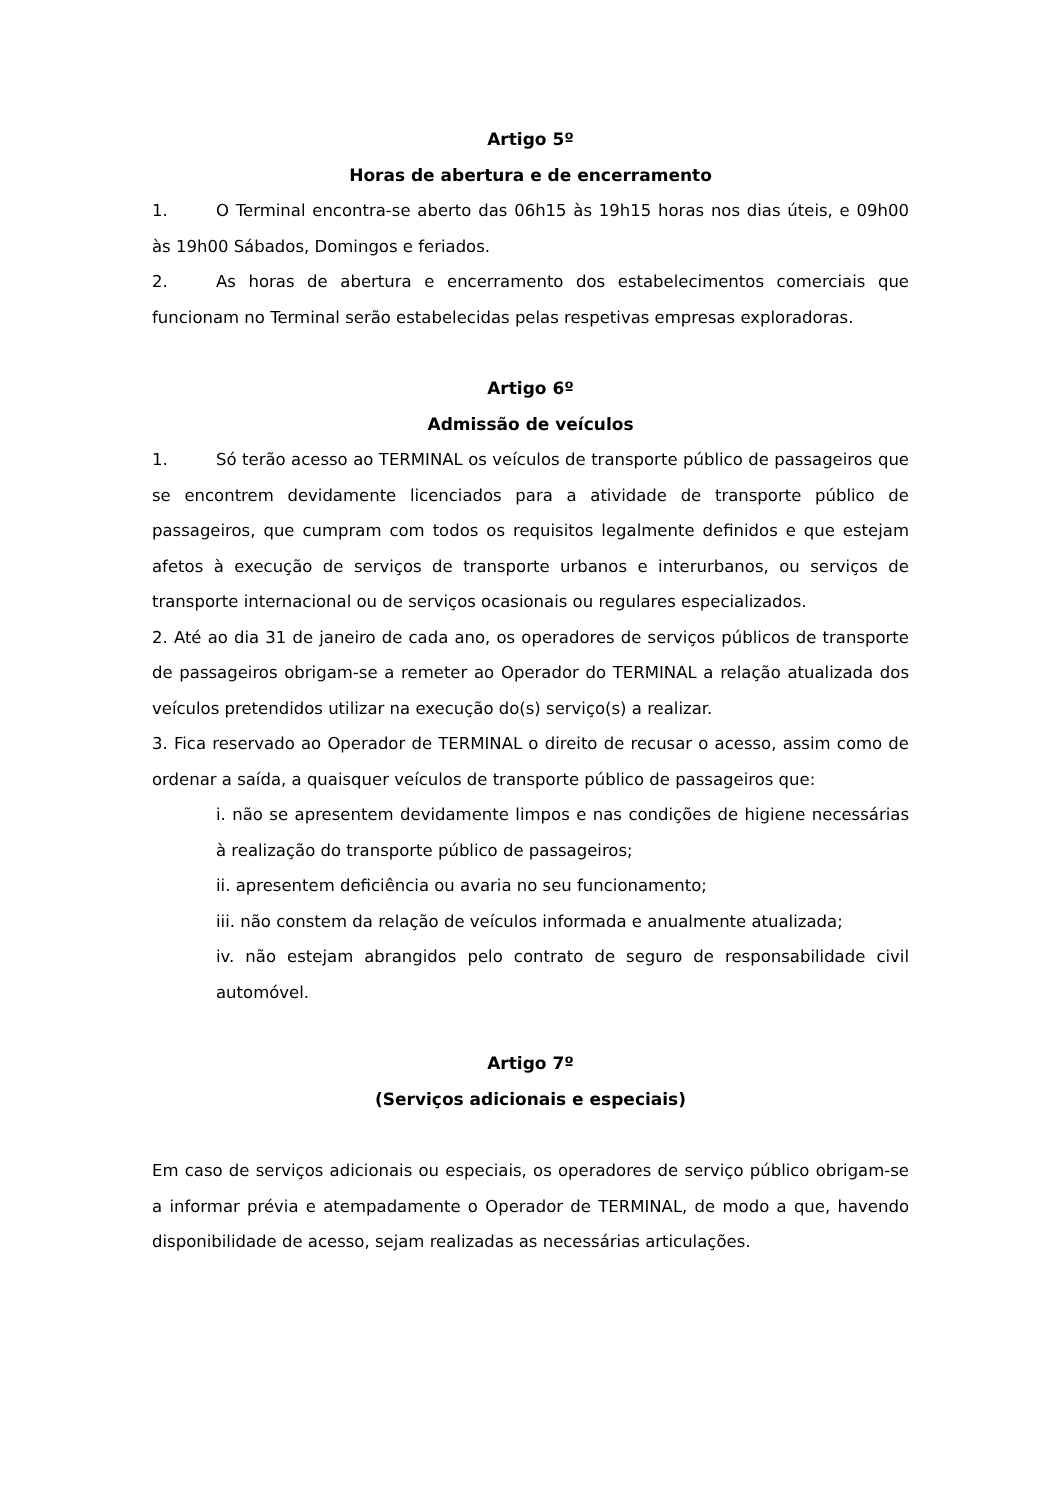Artigo 5º
Horas de abertura e de encerramento
1. O Terminal encontra-se aberto das 06h15 às 19h15 horas nos dias úteis, e 09h00 às 19h00 Sábados, Domingos e feriados.
2. As horas de abertura e encerramento dos estabelecimentos comerciais que funcionam no Terminal serão estabelecidas pelas respetivas empresas exploradoras.
Artigo 6º
Admissão de veículos
1. Só terão acesso ao TERMINAL os veículos de transporte público de passageiros que se encontrem devidamente licenciados para a atividade de transporte público de passageiros, que cumpram com todos os requisitos legalmente definidos e que estejam afetos à execução de serviços de transporte urbanos e interurbanos, ou serviços de transporte internacional ou de serviços ocasionais ou regulares especializados.
2. Até ao dia 31 de janeiro de cada ano, os operadores de serviços públicos de transporte de passageiros obrigam-se a remeter ao Operador do TERMINAL a relação atualizada dos veículos pretendidos utilizar na execução do(s) serviço(s) a realizar.
3. Fica reservado ao Operador de TERMINAL o direito de recusar o acesso, assim como de ordenar a saída, a quaisquer veículos de transporte público de passageiros que:
i. não se apresentem devidamente limpos e nas condições de higiene necessárias à realização do transporte público de passageiros;
ii. apresentem deficiência ou avaria no seu funcionamento;
iii. não constem da relação de veículos informada e anualmente atualizada;
iv. não estejam abrangidos pelo contrato de seguro de responsabilidade civil automóvel.
Artigo 7º
(Serviços adicionais e especiais)
Em caso de serviços adicionais ou especiais, os operadores de serviço público obrigam-se a informar prévia e atempadamente o Operador de TERMINAL, de modo a que, havendo disponibilidade de acesso, sejam realizadas as necessárias articulações.